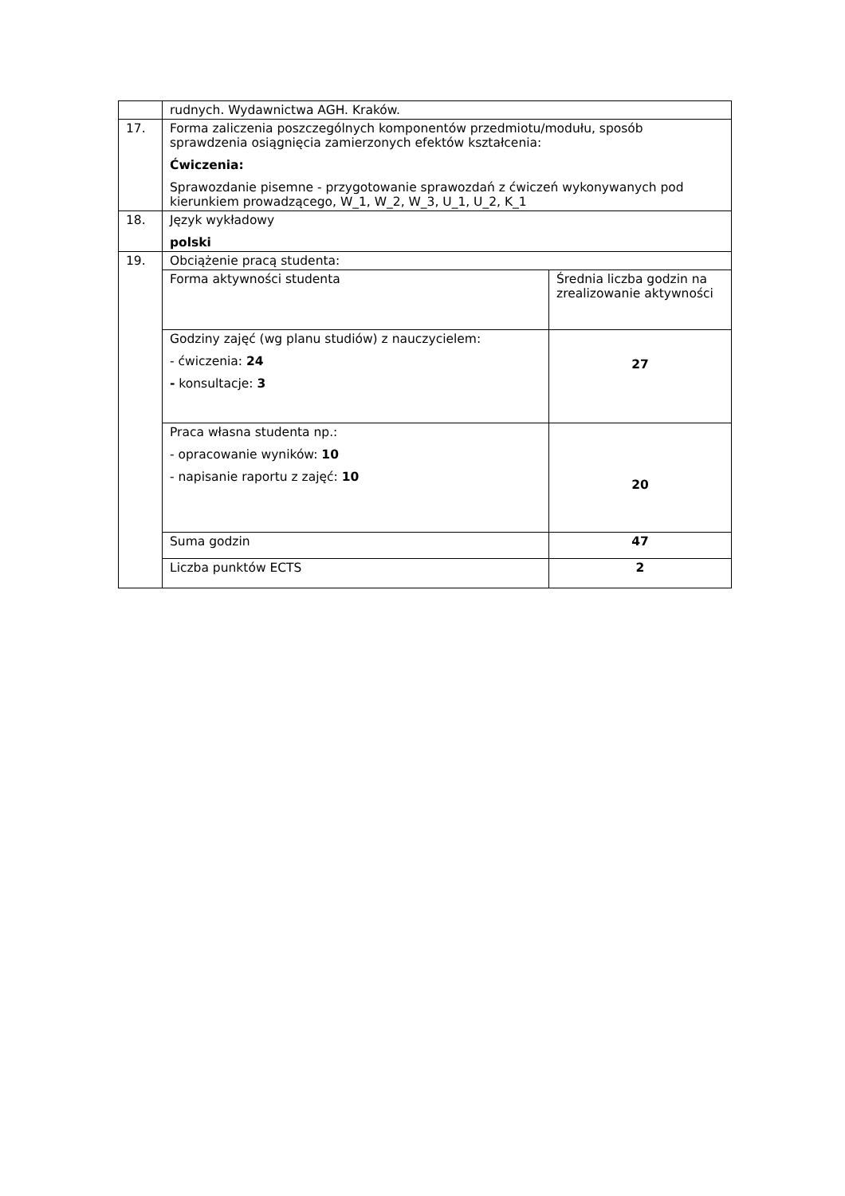| | rudnych. Wydawnictwa AGH. Kraków. | |
| 17. | Forma zaliczenia poszczególnych komponentów przedmiotu/modułu, sposób sprawdzenia osiągnięcia zamierzonych efektów kształcenia: Ćwiczenia: Sprawozdanie pisemne - przygotowanie sprawozdań z ćwiczeń wykonywanych pod kierunkiem prowadzącego, W_1, W_2, W_3, U_1, U_2, K_1 | |
| 18. | Język wykładowy polski | |
| 19. | Obciążenie pracą studenta: | |
| | Forma aktywności studenta | Średnia liczba godzin na zrealizowanie aktywności |
| | Godziny zajęć (wg planu studiów) z nauczycielem: - ćwiczenia: 24 - konsultacje: 3 | 27 |
| | Praca własna studenta np.: - opracowanie wyników: 10 - napisanie raportu z zajęć: 10 | 20 |
| | Suma godzin | 47 |
| | Liczba punktów ECTS | 2 |